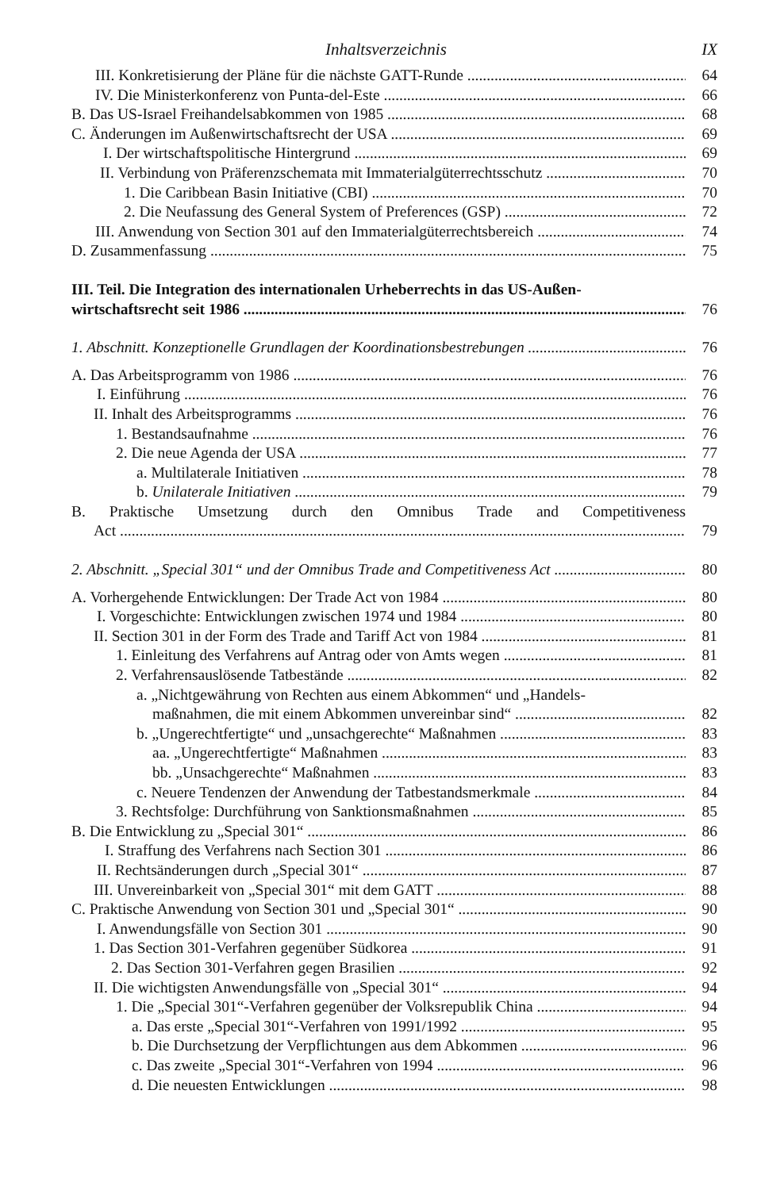Inhaltsverzeichnis IX
III. Konkretisierung der Pläne für die nächste GATT-Runde 64
IV. Die Ministerkonferenz von Punta-del-Este 66
B. Das US-Israel Freihandelsabkommen von 1985 68
C. Änderungen im Außenwirtschaftsrecht der USA 69
I. Der wirtschaftspolitische Hintergrund 69
II. Verbindung von Präferenzschemata mit Immaterialgüterrechtsschutz 70
1. Die Caribbean Basin Initiative (CBI) 70
2. Die Neufassung des General System of Preferences (GSP) 72
III. Anwendung von Section 301 auf den Immaterialgüterrechtsbereich 74
D. Zusammenfassung 75
III. Teil. Die Integration des internationalen Urheberrechts in das US-Außen-
wirtschaftsrecht seit 1986 76
1. Abschnitt. Konzeptionelle Grundlagen der Koordinationsbestrebungen 76
A. Das Arbeitsprogramm von 1986 76
I. Einführung 76
II. Inhalt des Arbeitsprogramms 76
1. Bestandsaufnahme 76
2. Die neue Agenda der USA 77
a. Multilaterale Initiativen 78
b. Unilaterale Initiativen 79
B. Praktische Umsetzung durch den Omnibus Trade and Competitiveness
Act 79
2. Abschnitt. „Special 301“ und der Omnibus Trade and Competitiveness Act 80
A. Vorhergehende Entwicklungen: Der Trade Act von 1984 80
I. Vorgeschichte: Entwicklungen zwischen 1974 und 1984 80
II. Section 301 in der Form des Trade and Tariff Act von 1984 81
1. Einleitung des Verfahrens auf Antrag oder von Amts wegen 81
2. Verfahrensauslösende Tatbestände 82
a. „Nichtgewährung von Rechten aus einem Abkommen“ und „Handels-
maßnahmen, die mit einem Abkommen unvereinbar sind“82
b. „Ungerechtfertigte“ und „unsachgerechte“ Maßnahmen 83
aa. „Ungerechtfertigte“ Maßnahmen 83
bb. „Unsachgerechte“ Maßnahmen 83
c. Neuere Tendenzen der Anwendung der Tatbestandsmerkmale 84
3. Rechtsfolge: Durchführung von Sanktionsmaßnahmen 85
B. Die Entwicklung zu „Special 301“86
I. Straffung des Verfahrens nach Section 301 86
II. Rechtsänderungen durch „Special 301“87
III. Unvereinbarkeit von „Special 301“ mit dem GATT 88
C. Praktische Anwendung von Section 301 und „Special 301“90
I. Anwendungsfälle von Section 301 90
1. Das Section 301-Verfahren gegenüber Südkorea 91
2. Das Section 301-Verfahren gegen Brasilien 92
II. Die wichtigsten Anwendungsfälle von „Special 301“94
1. Die „Special 301“-Verfahren gegenüber der Volksrepublik China 94
a. Das erste „Special 301“-Verfahren von 1991/1992 95
b. Die Durchsetzung der Verpflichtungen aus dem Abkommen 96
c. Das zweite „Special 301“-Verfahren von 1994 96
d. Die neuesten Entwicklungen 98